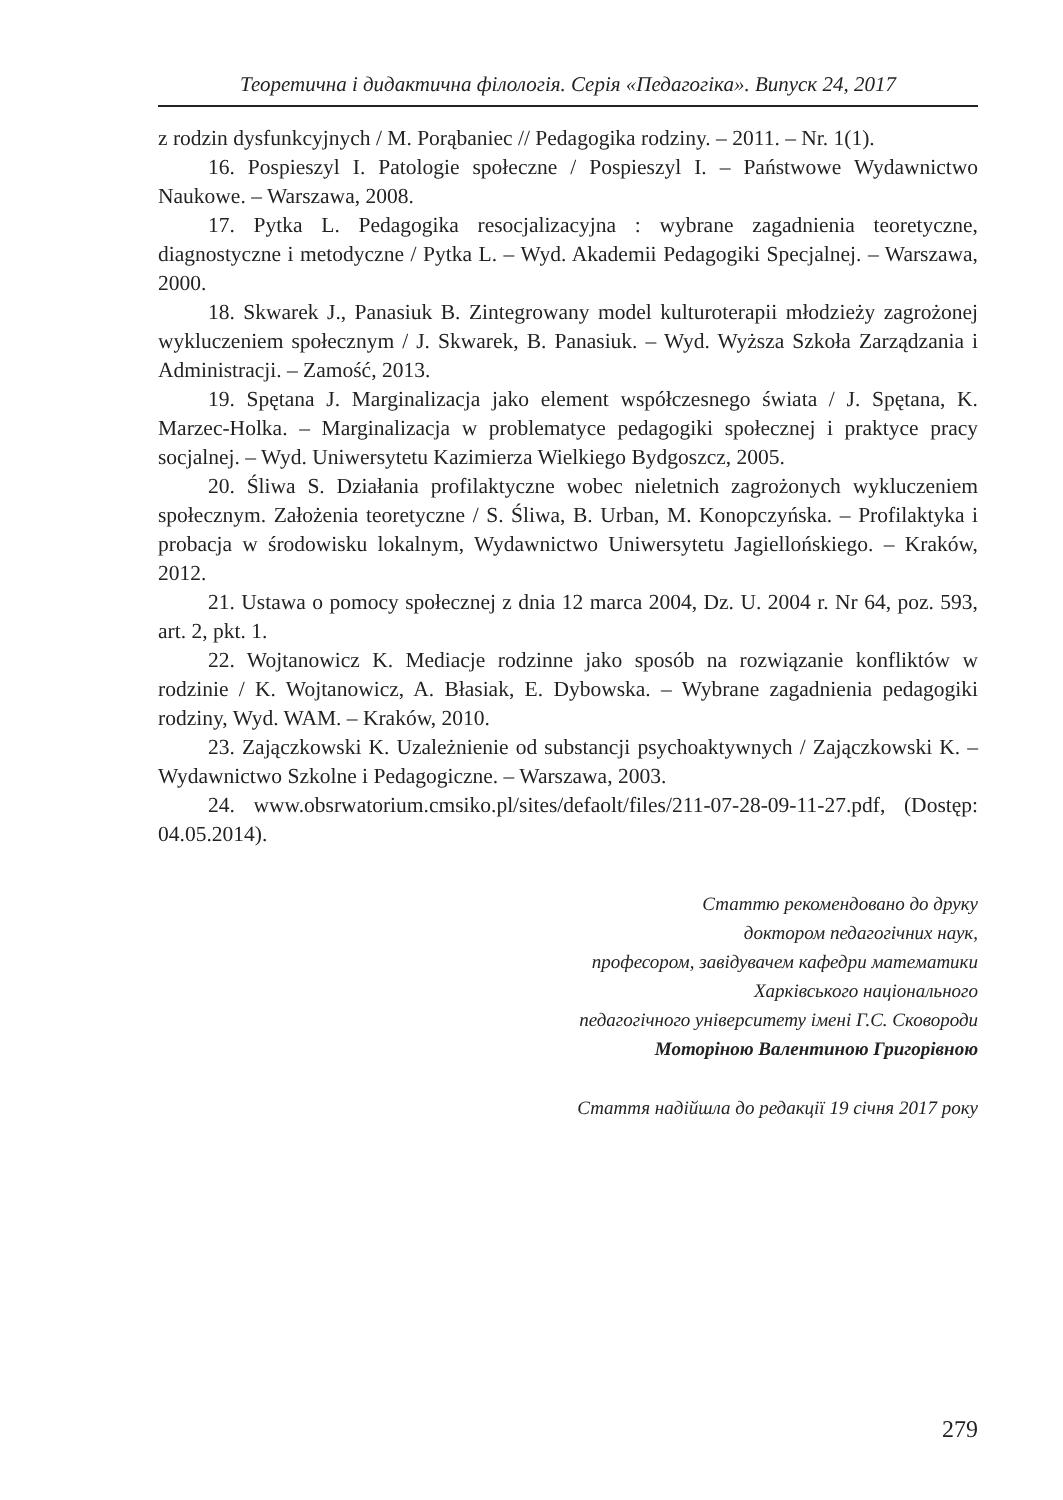Теоретична і дидактична філологія. Серія «Педагогіка». Випуск 24, 2017
z rodzin dysfunkcyjnych / M. Porąbaniec // Pedagogika rodziny. – 2011. – Nr. 1(1).
16. Pospieszyl I. Patologie społeczne / Pospieszyl I. – Państwowe Wydawnictwo Naukowe. – Warszawa, 2008.
17. Pytka L. Pedagogika resocjalizacyjna : wybrane zagadnienia teoretyczne, diagnostyczne i metodyczne / Pytka L. – Wyd. Akademii Pedagogiki Specjalnej. – Warszawa, 2000.
18. Skwarek J., Panasiuk B. Zintegrowany model kulturoterapii młodzieży zagrożonej wykluczeniem społecznym / J. Skwarek, B. Panasiuk. – Wyd. Wyższa Szkoła Zarządzania i Administracji. – Zamość, 2013.
19. Spętana J. Marginalizacja jako element współczesnego świata / J. Spętana, K. Marzec-Holka. – Marginalizacja w problematyce pedagogiki społecznej i praktyce pracy socjalnej. – Wyd. Uniwersytetu Kazimierza Wielkiego Bydgoszcz, 2005.
20. Śliwa S. Działania profilaktyczne wobec nieletnich zagrożonych wykluczeniem społecznym. Założenia teoretyczne / S. Śliwa, B. Urban, M. Konopczyńska. – Profilaktyka i probacja w środowisku lokalnym, Wydawnictwo Uniwersytetu Jagiellońskiego. – Kraków, 2012.
21. Ustawa o pomocy społecznej z dnia 12 marca 2004, Dz. U. 2004 r. Nr 64, poz. 593, art. 2, pkt. 1.
22. Wojtanowicz K. Mediacje rodzinne jako sposób na rozwiązanie konfliktów w rodzinie / K. Wojtanowicz, A. Błasiak, E. Dybowska. – Wybrane zagadnienia pedagogiki rodziny, Wyd. WAM. – Kraków, 2010.
23. Zajączkowski K. Uzależnienie od substancji psychoaktywnych / Zajączkowski K. – Wydawnictwo Szkolne i Pedagogiczne. – Warszawa, 2003.
24. www.obsrwatorium.cmsiko.pl/sites/defaolt/files/211-07-28-09-11-27.pdf, (Dostęp: 04.05.2014).
Статтю рекомендовано до друку
доктором педагогічних наук,
професором, завідувачем кафедри математики
Харківського національного
педагогічного університету імені Г.С. Сковороди
Моторіною Валентиною Григорівною
Стаття надійшла до редакції 19 січня 2017 року
279